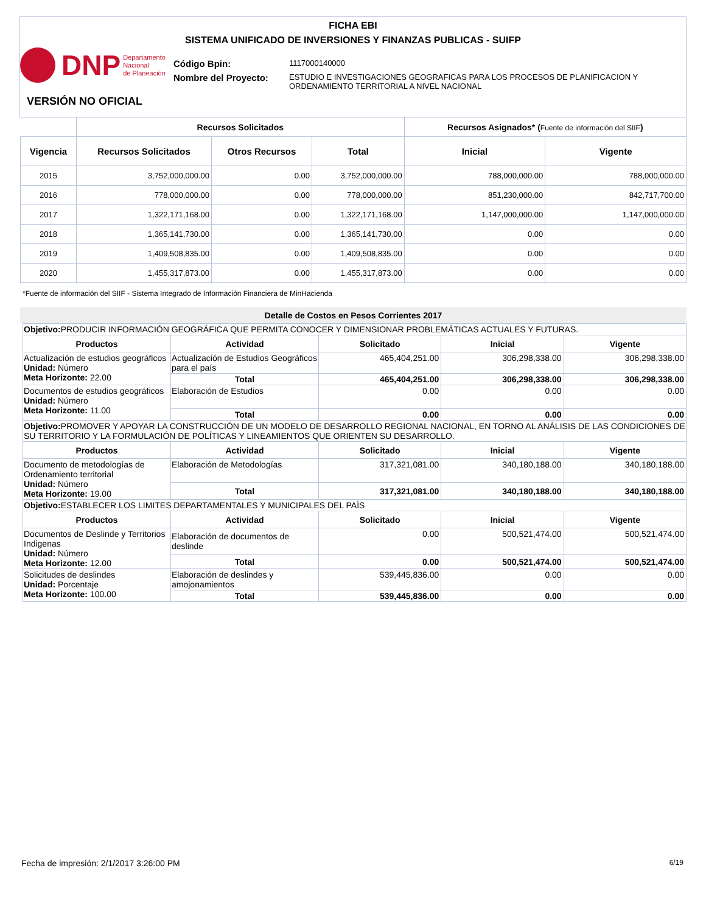FICHA EBI
SISTEMA UNIFICADO DE INVERSIONES Y FINANZAS PUBLICAS - SUIFP
DNP Departamento
Nacional
de Planeación
| Código Bpin: | 1117000140000 |
| Nombre del Proyecto: | ESTUDIO E INVESTIGACIONES GEOGRAFICAS PARA LOS PROCESOS DE PLANIFICACION Y ORDENAMIENTO TERRITORIAL A NIVEL NACIONAL |
VERSIÓN NO OFICIAL
| | Recursos Solicitados | | | Recursos Asignados* ( Fuente de información del SIIF ) | |
| --- | --- | --- | --- | --- | --- |
| Vigencia | Recursos Solicitados | Otros Recursos | Total | Inicial | Vigente |
| 2015 | 3,752,000,000.00 | 0.00 | 3,752,000,000.00 | 788,000,000.00 | 788,000,000.00 |
| 2016 | 778,000,000.00 | 0.00 | 778,000,000.00 | 851,230,000.00 | 842,717,700.00 |
| 2017 | 1,322,171,168.00 | 0.00 | 1,322,171,168.00 | 1,147,000,000.00 | 1,147,000,000.00 |
| 2018 | 1,365,141,730.00 | 0.00 | 1,365,141,730.00 | 0.00 | 0.00 |
| 2019 | 1,409,508,835.00 | 0.00 | 1,409,508,835.00 | 0.00 | 0.00 |
| 2020 | 1,455,317,873.00 | 0.00 | 1,455,317,873.00 | 0.00 | 0.00 |
*Fuente de información del SIIF - Sistema Integrado de Información Financiera de MinHacienda
Detalle de Costos en Pesos Corrientes 2017
| Objetivo: PRODUCIR INFORMACIÓN GEOGRÁFICA QUE PERMITA CONOCER Y DIMENSIONAR PROBLEMÁTICAS ACTUALES Y FUTURAS. | | | | |
| Productos | Actividad | Solicitado | Inicial | Vigente |
| Actualización de estudios geográficos Unidad: Número Meta Horizonte: 22.00 | Actualización de Estudios Geográficos para el país | 465,404,251.00 | 306,298,338.00 | 306,298,338.00 |
| | Total | 465,404,251.00 | 306,298,338.00 | 306,298,338.00 |
| Documentos de estudios geográficos Unidad: Número Meta Horizonte: 11.00 | Elaboración de Estudios | 0.00 | 0.00 | 0.00 |
| | Total | 0.00 | 0.00 | 0.00 |
| Objetivo: PROMOVER Y APOYAR LA CONSTRUCCIÓN DE UN MODELO DE DESARROLLO REGIONAL NACIONAL, EN TORNO AL ANÁLISIS DE LAS CONDICIONES DE SU TERRITORIO Y LA FORMULACIÓN DE POLÍTICAS Y LINEAMIENTOS QUE ORIENTEN SU DESARROLLO. | | | | |
| Productos | Actividad | Solicitado | Inicial | Vigente |
| Documento de metodologías de Ordenamiento territorial Unidad: Número Meta Horizonte: 19.00 | Elaboración de Metodologías | 317,321,081.00 | 340,180,188.00 | 340,180,188.00 |
| | Total | 317,321,081.00 | 340,180,188.00 | 340,180,188.00 |
| Objetivo: ESTABLECER LOS LIMITES DEPARTAMENTALES Y MUNICIPALES DEL PAÌS | | | | |
| Productos | Actividad | Solicitado | Inicial | Vigente |
| Documentos de Deslinde y Territorios Indigenas Unidad: Número Meta Horizonte: 12.00 | Elaboración de documentos de deslinde | 0.00 | 500,521,474.00 | 500,521,474.00 |
| | Total | 0.00 | 500,521,474.00 | 500,521,474.00 |
| Solicitudes de deslindes Unidad: Porcentaje Meta Horizonte: 100.00 | Elaboración de deslindes y amojonamientos | 539,445,836.00 | 0.00 | 0.00 |
| | Total | 539,445,836.00 | 0.00 | 0.00 |
Fecha de impresión: 2/1/2017 3:26:00 PM
6/19